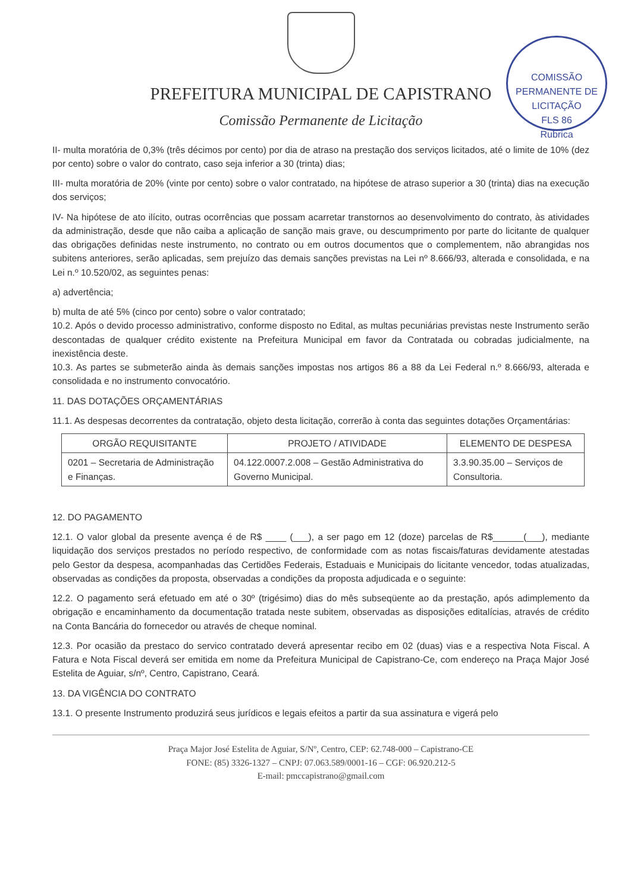PREFEITURA MUNICIPAL DE CAPISTRANO
Comissão Permanente de Licitação
COMISSÃO PERMANENTE DE LICITAÇÃO
FLS 86
Rubrica
II- multa moratória de 0,3% (três décimos por cento) por dia de atraso na prestação dos serviços licitados, até o limite de 10% (dez por cento) sobre o valor do contrato, caso seja inferior a 30 (trinta) dias;
III- multa moratória de 20% (vinte por cento) sobre o valor contratado, na hipótese de atraso superior a 30 (trinta) dias na execução dos serviços;
IV- Na hipótese de ato ilícito, outras ocorrências que possam acarretar transtornos ao desenvolvimento do contrato, às atividades da administração, desde que não caiba a aplicação de sanção mais grave, ou descumprimento por parte do licitante de qualquer das obrigações definidas neste instrumento, no contrato ou em outros documentos que o complementem, não abrangidas nos subitens anteriores, serão aplicadas, sem prejuízo das demais sanções previstas na Lei nº 8.666/93, alterada e consolidada, e na Lei n.º 10.520/02, as seguintes penas:
a) advertência;
b) multa de até 5% (cinco por cento) sobre o valor contratado;
10.2. Após o devido processo administrativo, conforme disposto no Edital, as multas pecuniárias previstas neste Instrumento serão descontadas de qualquer crédito existente na Prefeitura Municipal em favor da Contratada ou cobradas judicialmente, na inexistência deste.
10.3. As partes se submeterão ainda às demais sanções impostas nos artigos 86 a 88 da Lei Federal n.º 8.666/93, alterada e consolidada e no instrumento convocatório.
11. DAS DOTAÇÕES ORÇAMENTÁRIAS
11.1. As despesas decorrentes da contratação, objeto desta licitação, correrão à conta das seguintes dotações Orçamentárias:
| ORGÃO REQUISITANTE | PROJETO / ATIVIDADE | ELEMENTO DE DESPESA |
| --- | --- | --- |
| 0201 – Secretaria de Administração e Finanças. | 04.122.0007.2.008 – Gestão Administrativa do Governo Municipal. | 3.3.90.35.00 – Serviços de Consultoria. |
12. DO PAGAMENTO
12.1. O valor global da presente avença é de R$ ____ (___), a ser pago em 12 (doze) parcelas de R$______(___), mediante liquidação dos serviços prestados no período respectivo, de conformidade com as notas fiscais/faturas devidamente atestadas pelo Gestor da despesa, acompanhadas das Certidões Federais, Estaduais e Municipais do licitante vencedor, todas atualizadas, observadas as condições da proposta, observadas a condições da proposta adjudicada e o seguinte:
12.2. O pagamento será efetuado em até o 30º (trigésimo) dias do mês subseqüente ao da prestação, após adimplemento da obrigação e encaminhamento da documentação tratada neste subitem, observadas as disposições editalícias, através de crédito na Conta Bancária do fornecedor ou através de cheque nominal.
12.3. Por ocasião da prestaco do servico contratado deverá apresentar recibo em 02 (duas) vias e a respectiva Nota Fiscal. A Fatura e Nota Fiscal deverá ser emitida em nome da Prefeitura Municipal de Capistrano-Ce, com endereço na Praça Major José Estelita de Aguiar, s/nº, Centro, Capistrano, Ceará.
13. DA VIGÊNCIA DO CONTRATO
13.1. O presente Instrumento produzirá seus jurídicos e legais efeitos a partir da sua assinatura e vigerá pelo
Praça Major José Estelita de Aguiar, S/Nº, Centro, CEP: 62.748-000 – Capistrano-CE
FONE: (85) 3326-1327 – CNPJ: 07.063.589/0001-16 – CGF: 06.920.212-5
E-mail: pmccapistrano@gmail.com